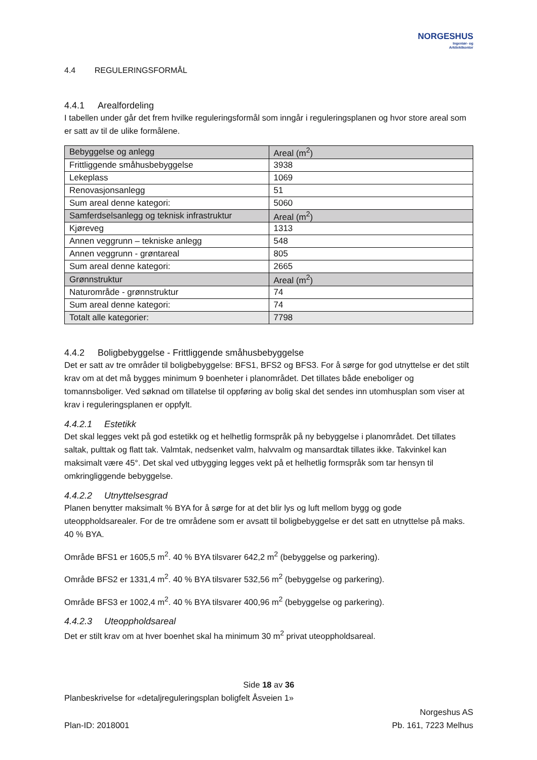NORGESHUS
Ingeniør- og
Arkitektkontor
4.4 REGULERINGSFORMÅL
4.4.1 Arealfordeling
I tabellen under går det frem hvilke reguleringsformål som inngår i reguleringsplanen og hvor store areal som er satt av til de ulike formålene.
| Bebyggelse og anlegg | Areal (m<sup>2</sup>) |
| Frittliggende småhusbebyggelse | 3938 |
| Lekeplass | 1069 |
| Renovasjonsanlegg | 51 |
| Sum areal denne kategori: | 5060 |
| Samferdselsanlegg og teknisk infrastruktur | Areal (m<sup>2</sup>) |
| Kjøreveg | 1313 |
| Annen veggrunn – tekniske anlegg | 548 |
| Annen veggrunn - grøntareal | 805 |
| Sum areal denne kategori: | 2665 |
| Grønnstruktur | Areal (m<sup>2</sup>) |
| Naturområde - grønnstruktur | 74 |
| Sum areal denne kategori: | 74 |
| Totalt alle kategorier: | 7798 |
4.4.2 Boligbebyggelse - Frittliggende småhusbebyggelse
Det er satt av tre områder til boligbebyggelse: BFS1, BFS2 og BFS3. For å sørge for god utnyttelse er det stilt krav om at det må bygges minimum 9 boenheter i planområdet. Det tillates både eneboliger og tomannsboliger. Ved søknad om tillatelse til oppføring av bolig skal det sendes inn utomhusplan som viser at krav i reguleringsplanen er oppfylt.
4.4.2.1 Estetikk
Det skal legges vekt på god estetikk og et helhetlig formspråk på ny bebyggelse i planområdet. Det tillates saltak, pulttak og flatt tak. Valmtak, nedsenket valm, halvvalm og mansardtak tillates ikke. Takvinkel kan maksimalt være 45°. Det skal ved utbygging legges vekt på et helhetlig formspråk som tar hensyn til omkringliggende bebyggelse.
4.4.2.2 Utnyttelsesgrad
Planen benytter maksimalt % BYA for å sørge for at det blir lys og luft mellom bygg og gode uteoppholdsarealer. For de tre områdene som er avsatt til boligbebyggelse er det satt en utnyttelse på maks. 40 % BYA.
Område BFS1 er 1605,5 m<sup>2</sup>. 40 % BYA tilsvarer 642,2 m<sup>2</sup> (bebyggelse og parkering).
Område BFS2 er 1331,4 m<sup>2</sup>. 40 % BYA tilsvarer 532,56 m<sup>2</sup> (bebyggelse og parkering).
Område BFS3 er 1002,4 m<sup>2</sup>. 40 % BYA tilsvarer 400,96 m<sup>2</sup> (bebyggelse og parkering).
4.4.2.3 Uteoppholdsareal
Det er stilt krav om at hver boenhet skal ha minimum 30 m<sup>2</sup> privat uteoppholdsareal.
Side 18 av 36
Planbeskrivelse for «detaljreguleringsplan boligfelt Åsveien 1»
Plan-ID: 2018001
Norgeshus AS
Pb. 161, 7223 Melhus